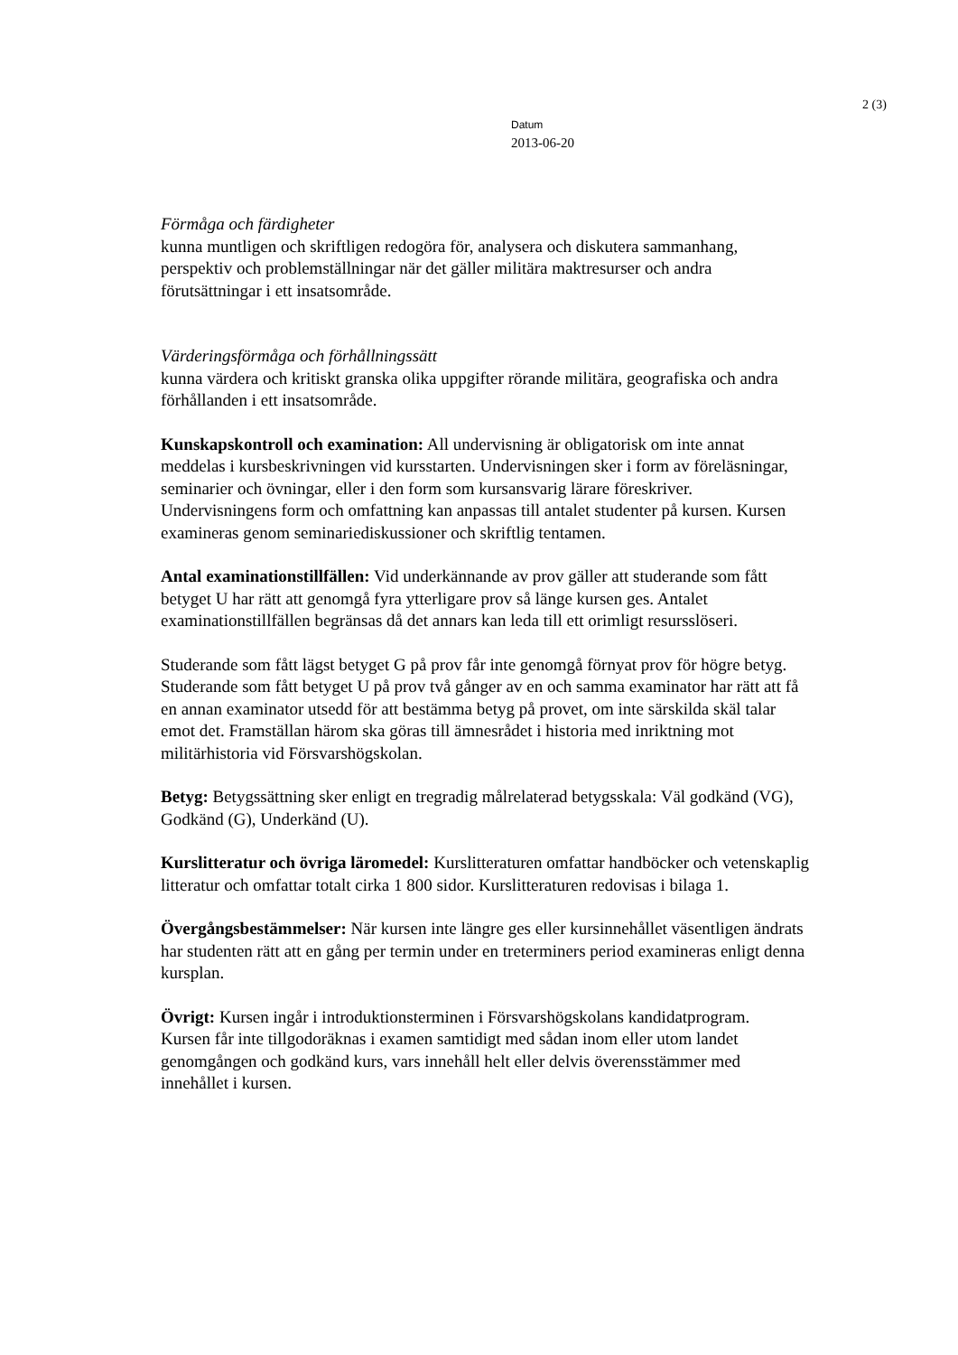2 (3)
Datum
2013-06-20
Förmåga och färdigheter
kunna muntligen och skriftligen redogöra för, analysera och diskutera sammanhang, perspektiv och problemställningar när det gäller militära maktresurser och andra förutsättningar i ett insatsområde.
Värderingsförmåga och förhållningssätt
kunna värdera och kritiskt granska olika uppgifter rörande militära, geografiska och andra förhållanden i ett insatsområde.
Kunskapskontroll och examination: All undervisning är obligatorisk om inte annat meddelas i kursbeskrivningen vid kursstarten. Undervisningen sker i form av föreläsningar, seminarier och övningar, eller i den form som kursansvarig lärare föreskriver. Undervisningens form och omfattning kan anpassas till antalet studenter på kursen. Kursen examineras genom seminariediskussioner och skriftlig tentamen.
Antal examinationstillfällen: Vid underkännande av prov gäller att studerande som fått betyget U har rätt att genomgå fyra ytterligare prov så länge kursen ges. Antalet examinationstillfällen begränsas då det annars kan leda till ett orimligt resursslöseri.
Studerande som fått lägst betyget G på prov får inte genomgå förnyat prov för högre betyg. Studerande som fått betyget U på prov två gånger av en och samma examinator har rätt att få en annan examinator utsedd för att bestämma betyg på provet, om inte särskilda skäl talar emot det. Framställan härom ska göras till ämnesrådet i historia med inriktning mot militärhistoria vid Försvarshögskolan.
Betyg: Betygssättning sker enligt en tregradig målrelaterad betygsskala: Väl godkänd (VG), Godkänd (G), Underkänd (U).
Kurslitteratur och övriga läromedel: Kurslitteraturen omfattar handböcker och vetenskaplig litteratur och omfattar totalt cirka 1 800 sidor. Kurslitteraturen redovisas i bilaga 1.
Övergångsbestämmelser: När kursen inte längre ges eller kursinnehållet väsentligen ändrats har studenten rätt att en gång per termin under en treterminers period examineras enligt denna kursplan.
Övrigt: Kursen ingår i introduktionsterminen i Försvarshögskolans kandidatprogram.
Kursen får inte tillgodoräknas i examen samtidigt med sådan inom eller utom landet genomgången och godkänd kurs, vars innehåll helt eller delvis överensstämmer med innehållet i kursen.